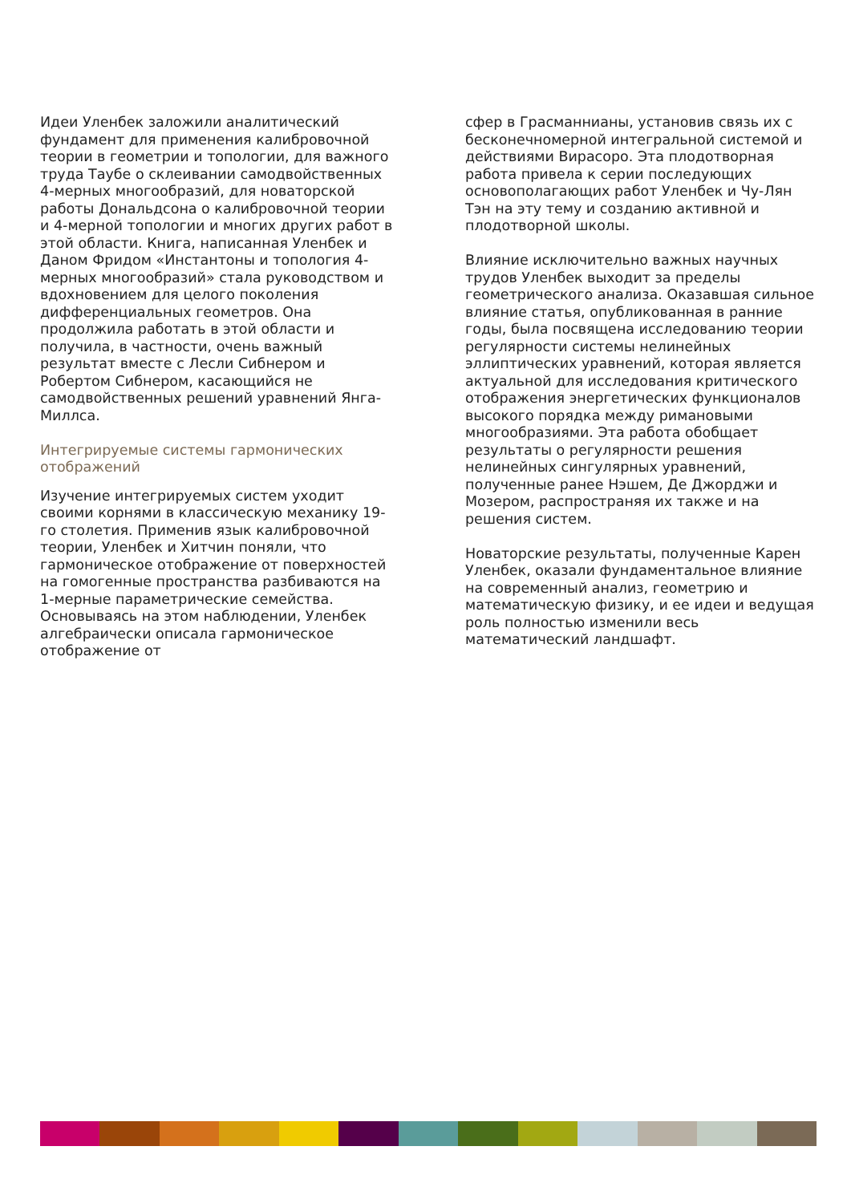Идеи Уленбек заложили аналитический фундамент для применения калибровочной теории в геометрии и топологии, для важного труда Таубе о склеивании самодвойственных 4-мерных многообразий, для новаторской работы Дональдсона о калибровочной теории и 4-мерной топологии и многих других работ в этой области. Книга, написанная Уленбек и Даном Фридом «Инстантоны и топология 4-мерных многообразий» стала руководством и вдохновением для целого поколения дифференциальных геометров. Она продолжила работать в этой области и получила, в частности, очень важный результат вместе с Лесли Сибнером и Робертом Сибнером, касающийся не самодвойственных решений уравнений Янга-Миллса.
Интегрируемые системы гармонических отображений
Изучение интегрируемых систем уходит своими корнями в классическую механику 19-го столетия. Применив язык калибровочной теории, Уленбек и Хитчин поняли, что гармоническое отображение от поверхностей на гомогенные пространства разбиваются на 1-мерные параметрические семейства. Основываясь на этом наблюдении, Уленбек алгебраически описала гармоническое отображение от
сфер в Грасманнианы, установив связь их с бесконечномерной интегральной системой и действиями Вирасоро. Эта плодотворная работа привела к серии последующих основополагающих работ Уленбек и Чу-Лян Тэн на эту тему и созданию активной и плодотворной школы.
Влияние исключительно важных научных трудов Уленбек выходит за пределы геометрического анализа. Оказавшая сильное влияние статья, опубликованная в ранние годы, была посвящена исследованию теории регулярности системы нелинейных эллиптических уравнений, которая является актуальной для исследования критического отображения энергетических функционалов высокого порядка между римановыми многообразиями. Эта работа обобщает результаты о регулярности решения нелинейных сингулярных уравнений, полученные ранее Нэшем, Де Джорджи и Мозером, распространяя их также и на решения систем.
Новаторские результаты, полученные Карен Уленбек, оказали фундаментальное влияние на современный анализ, геометрию и математическую физику, и ее идеи и ведущая роль полностью изменили весь математический ландшафт.